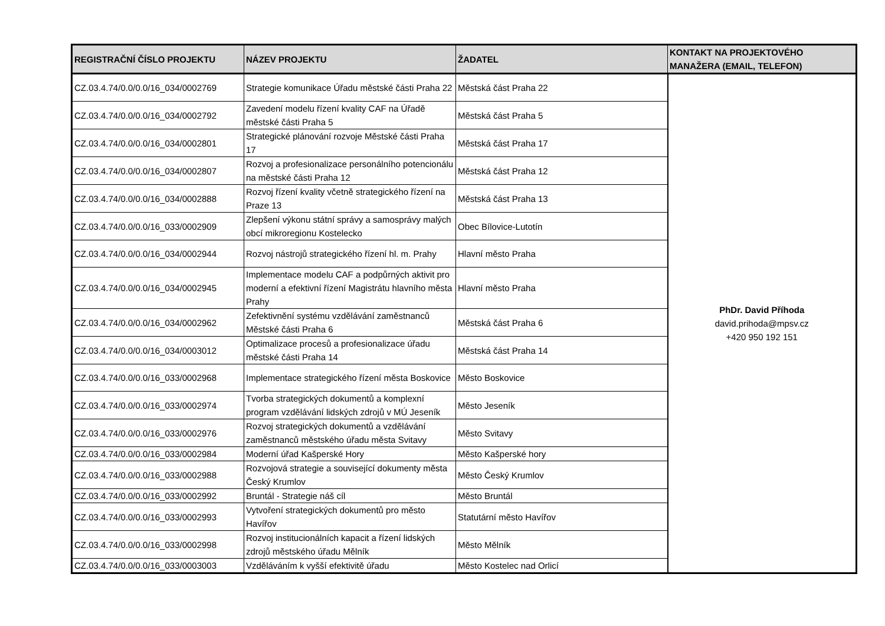| REGISTRAČNÍ ČÍSLO PROJEKTU | NÁZEV PROJEKTU | ŽADATEL | KONTAKT NA PROJEKTOVÉHO MANAŽERA (EMAIL, TELEFON) |
| --- | --- | --- | --- |
| CZ.03.4.74/0.0/0.0/16_034/0002769 | Strategie komunikace Úřadu městské části Praha 22 | Městská část Praha 22 | PhDr. David Příhoda david.prihoda@mpsv.cz +420 950 192 151 |
| CZ.03.4.74/0.0/0.0/16_034/0002792 | Zavedení modelu řízení kvality CAF na Úřadě městské části Praha 5 | Městská část Praha 5 | |
| CZ.03.4.74/0.0/0.0/16_034/0002801 | Strategické plánování rozvoje Městské části Praha 17 | Městská část Praha 17 | |
| CZ.03.4.74/0.0/0.0/16_034/0002807 | Rozvoj a profesionalizace personálního potencionálu na městské části Praha 12 | Městská část Praha 12 | |
| CZ.03.4.74/0.0/0.0/16_034/0002888 | Rozvoj řízení kvality včetně strategického řízení na Praze 13 | Městská část Praha 13 | |
| CZ.03.4.74/0.0/0.0/16_033/0002909 | Zlepšení výkonu státní správy a samosprávy malých obcí mikroregionu Kostelecko | Obec Bílovice-Lutotín | |
| CZ.03.4.74/0.0/0.0/16_034/0002944 | Rozvoj nástrojů strategického řízení hl. m. Prahy | Hlavní město Praha | |
| CZ.03.4.74/0.0/0.0/16_034/0002945 | Implementace modelu CAF a podpůrných aktivit pro moderní a efektivní řízení Magistrátu hlavního města Prahy | Hlavní město Praha | |
| CZ.03.4.74/0.0/0.0/16_034/0002962 | Zefektivnění systému vzdělávání zaměstnanců Městské části Praha 6 | Městská část Praha 6 | |
| CZ.03.4.74/0.0/0.0/16_034/0003012 | Optimalizace procesů a profesionalizace úřadu městské části Praha 14 | Městská část Praha 14 | |
| CZ.03.4.74/0.0/0.0/16_033/0002968 | Implementace strategického řízení města Boskovice | Město Boskovice | |
| CZ.03.4.74/0.0/0.0/16_033/0002974 | Tvorba strategických dokumentů a komplexní program vzdělávání lidských zdrojů v MÚ Jeseník | Město Jeseník | |
| CZ.03.4.74/0.0/0.0/16_033/0002976 | Rozvoj strategických dokumentů a vzdělávání zaměstnanců městského úřadu města Svitavy | Město Svitavy | |
| CZ.03.4.74/0.0/0.0/16_033/0002984 | Moderní úřad Kašperské Hory | Město Kašperské hory | |
| CZ.03.4.74/0.0/0.0/16_033/0002988 | Rozvojová strategie a související dokumenty města Český Krumlov | Město Český Krumlov | |
| CZ.03.4.74/0.0/0.0/16_033/0002992 | Bruntál - Strategie náš cíl | Město Bruntál | |
| CZ.03.4.74/0.0/0.0/16_033/0002993 | Vytvoření strategických dokumentů pro město Havířov | Statutární město Havířov | |
| CZ.03.4.74/0.0/0.0/16_033/0002998 | Rozvoj institucionálních kapacit a řízení lidských zdrojů městského úřadu Mělník | Město Mělník | |
| CZ.03.4.74/0.0/0.0/16_033/0003003 | Vzděláváním k vyšší efektivitě úřadu | Město Kostelec nad Orlicí | |